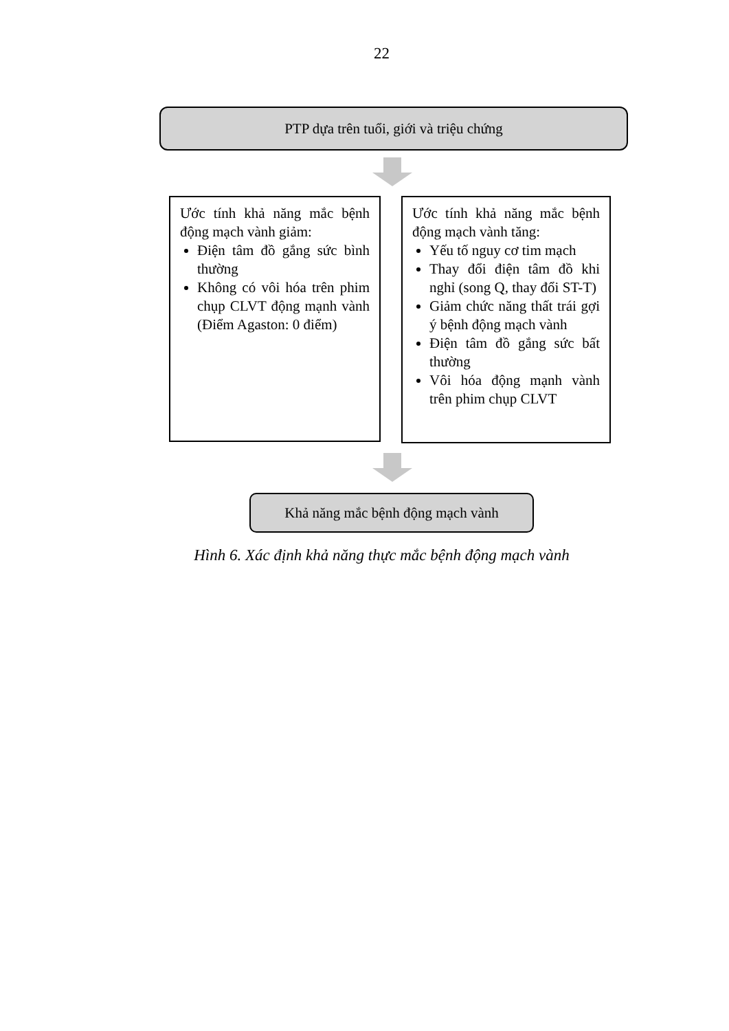22
PTP dựa trên tuổi, giới và triệu chứng
Ước tính khả năng mắc bệnh động mạch vành giảm:
Điện tâm đồ gắng sức bình thường
Không có vôi hóa trên phim chụp CLVT động mạnh vành (Điểm Agaston: 0 điểm)
Ước tính khả năng mắc bệnh động mạch vành tăng:
Yếu tố nguy cơ tim mạch
Thay đổi điện tâm đồ khi nghỉ (song Q, thay đổi ST-T)
Giảm chức năng thất trái gợi ý bệnh động mạch vành
Điện tâm đồ gắng sức bất thường
Vôi hóa động mạnh vành trên phim chụp CLVT
Khả năng mắc bệnh động mạch vành
Hình 6. Xác định khả năng thực mắc bệnh động mạch vành